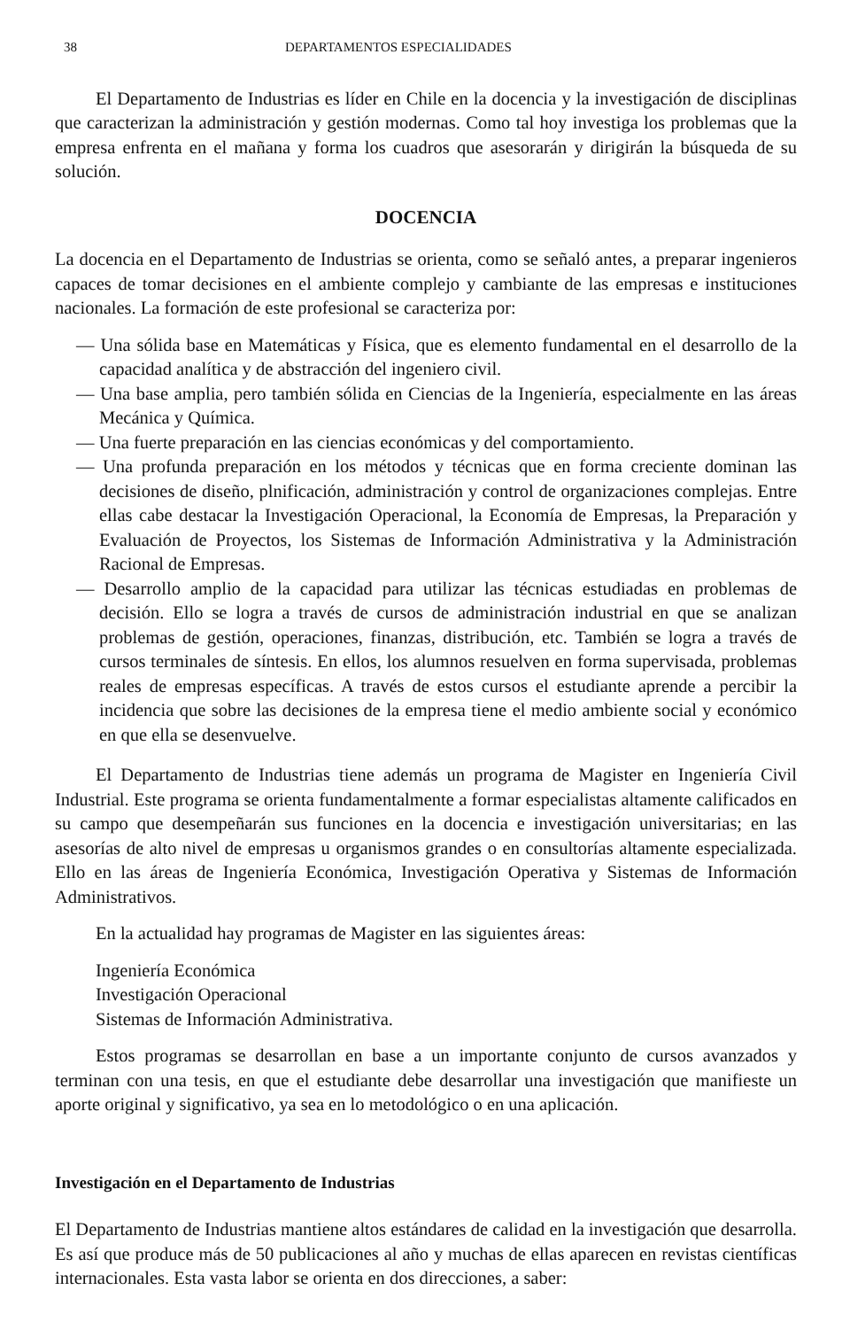38 DEPARTAMENTOS ESPECIALIDADES
El Departamento de Industrias es líder en Chile en la docencia y la investigación de disciplinas que caracterizan la administración y gestión modernas. Como tal hoy investiga los problemas que la empresa enfrenta en el mañana y forma los cuadros que asesorarán y dirigirán la búsqueda de su solución.
DOCENCIA
La docencia en el Departamento de Industrias se orienta, como se señaló antes, a preparar ingenieros capaces de tomar decisiones en el ambiente complejo y cambiante de las empresas e instituciones nacionales. La formación de este profesional se caracteriza por:
— Una sólida base en Matemáticas y Física, que es elemento fundamental en el desarrollo de la capacidad analítica y de abstracción del ingeniero civil.
— Una base amplia, pero también sólida en Ciencias de la Ingeniería, especialmente en las áreas Mecánica y Química.
— Una fuerte preparación en las ciencias económicas y del comportamiento.
— Una profunda preparación en los métodos y técnicas que en forma creciente dominan las decisiones de diseño, plnificación, administración y control de organizaciones complejas. Entre ellas cabe destacar la Investigación Operacional, la Economía de Empresas, la Preparación y Evaluación de Proyectos, los Sistemas de Información Administrativa y la Administración Racional de Empresas.
— Desarrollo amplio de la capacidad para utilizar las técnicas estudiadas en problemas de decisión. Ello se logra a través de cursos de administración industrial en que se analizan problemas de gestión, operaciones, finanzas, distribución, etc. También se logra a través de cursos terminales de síntesis. En ellos, los alumnos resuelven en forma supervisada, problemas reales de empresas específicas. A través de estos cursos el estudiante aprende a percibir la incidencia que sobre las decisiones de la empresa tiene el medio ambiente social y económico en que ella se desenvuelve.
El Departamento de Industrias tiene además un programa de Magister en Ingeniería Civil Industrial. Este programa se orienta fundamentalmente a formar especialistas altamente calificados en su campo que desempeñarán sus funciones en la docencia e investigación universitarias; en las asesorías de alto nivel de empresas u organismos grandes o en consultorías altamente especializada. Ello en las áreas de Ingeniería Económica, Investigación Operativa y Sistemas de Información Administrativos.
En la actualidad hay programas de Magister en las siguientes áreas:
Ingeniería Económica
Investigación Operacional
Sistemas de Información Administrativa.
Estos programas se desarrollan en base a un importante conjunto de cursos avanzados y terminan con una tesis, en que el estudiante debe desarrollar una investigación que manifieste un aporte original y significativo, ya sea en lo metodológico o en una aplicación.
Investigación en el Departamento de Industrias
El Departamento de Industrias mantiene altos estándares de calidad en la investigación que desarrolla. Es así que produce más de 50 publicaciones al año y muchas de ellas aparecen en revistas científicas internacionales. Esta vasta labor se orienta en dos direcciones, a saber: